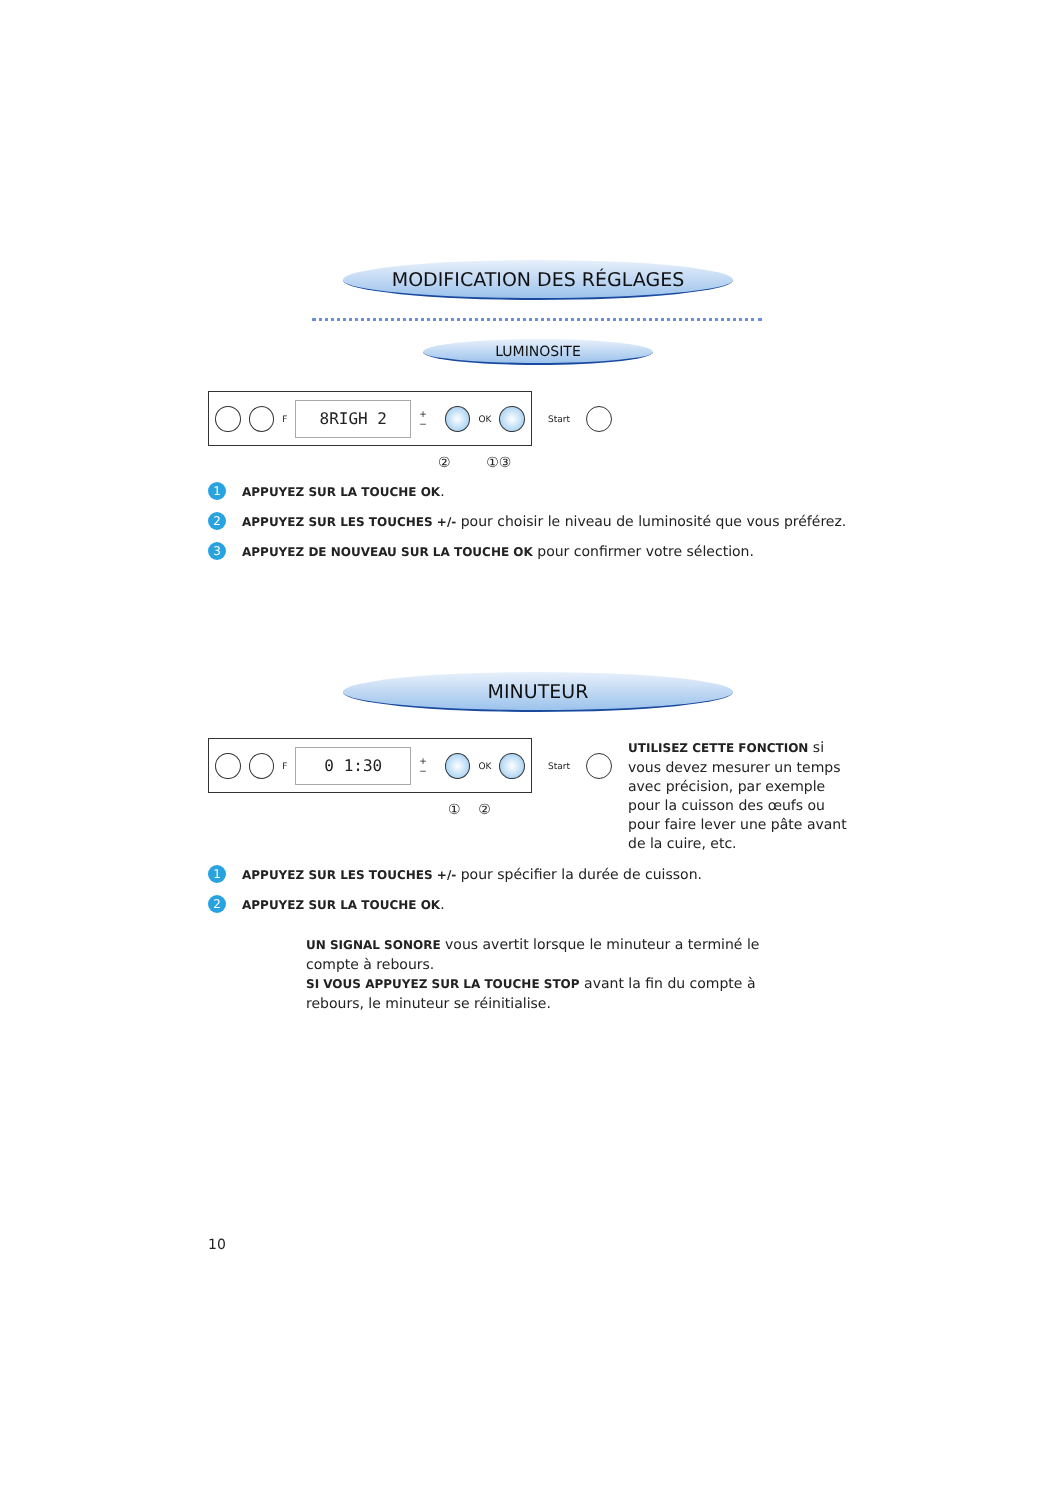MODIFICATION DES RÉGLAGES
LUMINOSITE
F 8RIGH 2 + − OK
Start
② ①③
1 APPUYEZ SUR LA TOUCHE OK.
2 APPUYEZ SUR LES TOUCHES +/- pour choisir le niveau de luminosité que vous préférez.
3 APPUYEZ DE NOUVEAU SUR LA TOUCHE OK pour confirmer votre sélection.
MINUTEUR
F 0 1:30 + − OK
Start
① ②
UTILISEZ CETTE FONCTION si vous devez mesurer un temps avec précision, par exemple pour la cuisson des œufs ou pour faire lever une pâte avant de la cuire, etc.
1 APPUYEZ SUR LES TOUCHES +/- pour spécifier la durée de cuisson.
2 APPUYEZ SUR LA TOUCHE OK.
UN SIGNAL SONORE vous avertit lorsque le minuteur a terminé le compte à rebours.
SI VOUS APPUYEZ SUR LA TOUCHE STOP avant la fin du compte à rebours, le minuteur se réinitialise.
10